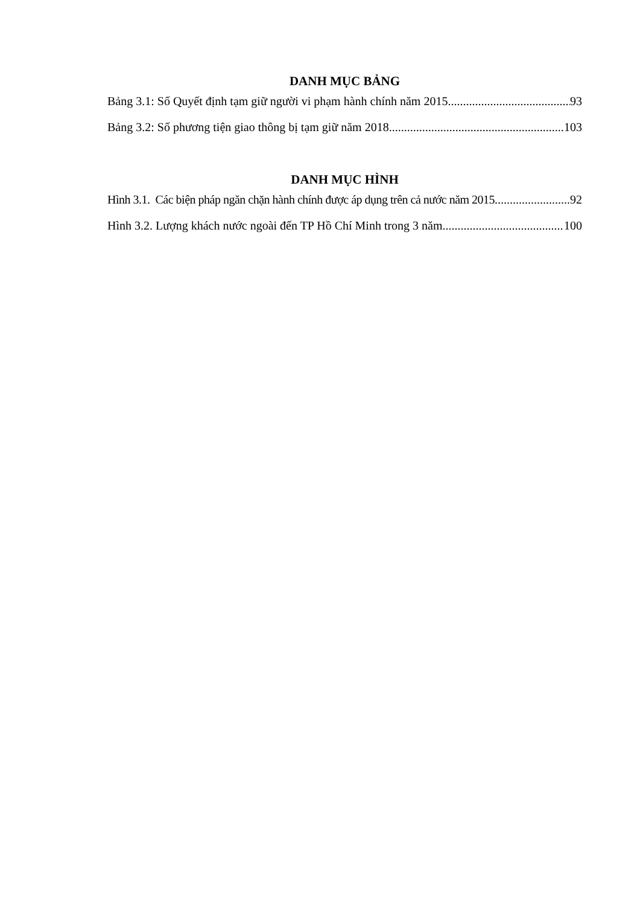DANH MỤC BẢNG
Bảng 3.1: Số Quyết định tạm giữ người vi phạm hành chính năm 2015 93
Bảng 3.2: Số phương tiện giao thông bị tạm giữ năm 2018 103
DANH MỤC HÌNH
Hình 3.1. Các biện pháp ngăn chặn hành chính được áp dụng trên cả nước năm 2015 92
Hình 3.2. Lượng khách nước ngoài đến TP Hồ Chí Minh trong 3 năm 100